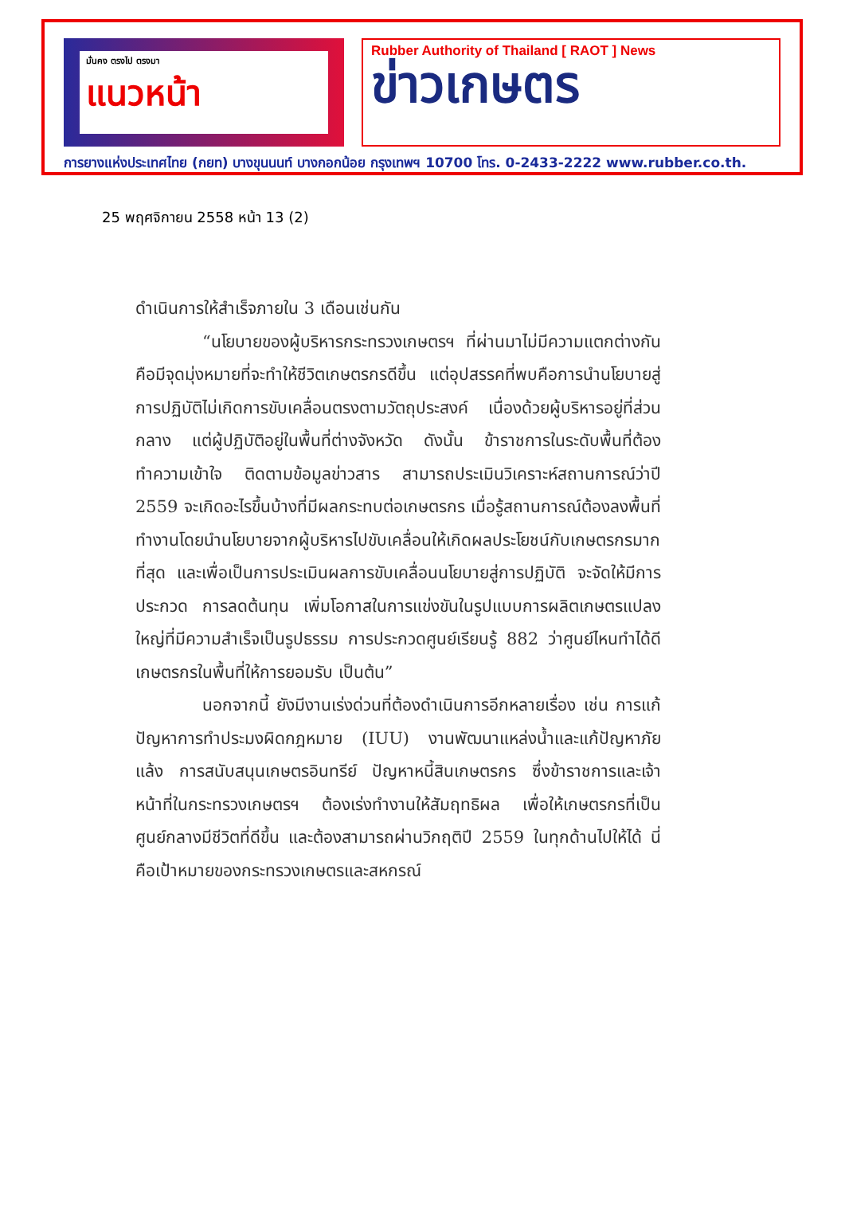มั่นคง ตรงไป ตรงมา
แนวหน้า
Rubber Authority of Thailand [ RAOT ] News
ข่าวเกษตร
การยางแห่งประเทศไทย (กยท) บางขุนนนท์ บางกอกน้อย กรุงเทพฯ 10700 โทร. 0-2433-2222 www.rubber.co.th.
25 พฤศจิกายน 2558 หน้า 13 (2)
ดำเนินการให้สำเร็จภายใน 3 เดือนเช่นกัน
“นโยบายของผู้บริหารกระทรวงเกษตรฯ ที่ผ่านมาไม่มีความแตกต่างกัน คือมีจุดมุ่งหมายที่จะทำให้ชีวิตเกษตรกรดีขึ้น แต่อุปสรรคที่พบคือการนำนโยบายสู่การปฏิบัติไม่เกิดการขับเคลื่อนตรงตามวัตถุประสงค์ เนื่องด้วยผู้บริหารอยู่ที่ส่วนกลาง แต่ผู้ปฏิบัติอยู่ในพื้นที่ต่างจังหวัด ดังนั้น ข้าราชการในระดับพื้นที่ต้องทำความเข้าใจ ติดตามข้อมูลข่าวสาร สามารถประเมินวิเคราะห์สถานการณ์ว่าปี 2559 จะเกิดอะไรขึ้นบ้างที่มีผลกระทบต่อเกษตรกร เมื่อรู้สถานการณ์ต้องลงพื้นที่ทำงานโดยนำนโยบายจากผู้บริหารไปขับเคลื่อนให้เกิดผลประโยชน์กับเกษตรกรมากที่สุด และเพื่อเป็นการประเมินผลการขับเคลื่อนนโยบายสู่การปฏิบัติ จะจัดให้มีการประกวด การลดต้นทุน เพิ่มโอกาสในการแข่งขันในรูปแบบการผลิตเกษตรแปลงใหญ่ที่มีความสำเร็จเป็นรูปธรรม การประกวดศูนย์เรียนรู้ 882 ว่าศูนย์ไหนทำได้ดี เกษตรกรในพื้นที่ให้การยอมรับ เป็นต้น”
นอกจากนี้ ยังมีงานเร่งด่วนที่ต้องดำเนินการอีกหลายเรื่อง เช่น การแก้ปัญหาการทำประมงผิดกฎหมาย (IUU) งานพัฒนาแหล่งน้ำและแก้ปัญหาภัยแล้ง การสนับสนุนเกษตรอินทรีย์ ปัญหาหนี้สินเกษตรกร ซึ่งข้าราชการและเจ้าหน้าที่ในกระทรวงเกษตรฯ ต้องเร่งทำงานให้สัมฤทธิผล เพื่อให้เกษตรกรที่เป็นศูนย์กลางมีชีวิตที่ดีขึ้น และต้องสามารถผ่านวิกฤติปี 2559 ในทุกด้านไปให้ได้ นี่คือเป้าหมายของกระทรวงเกษตรและสหกรณ์